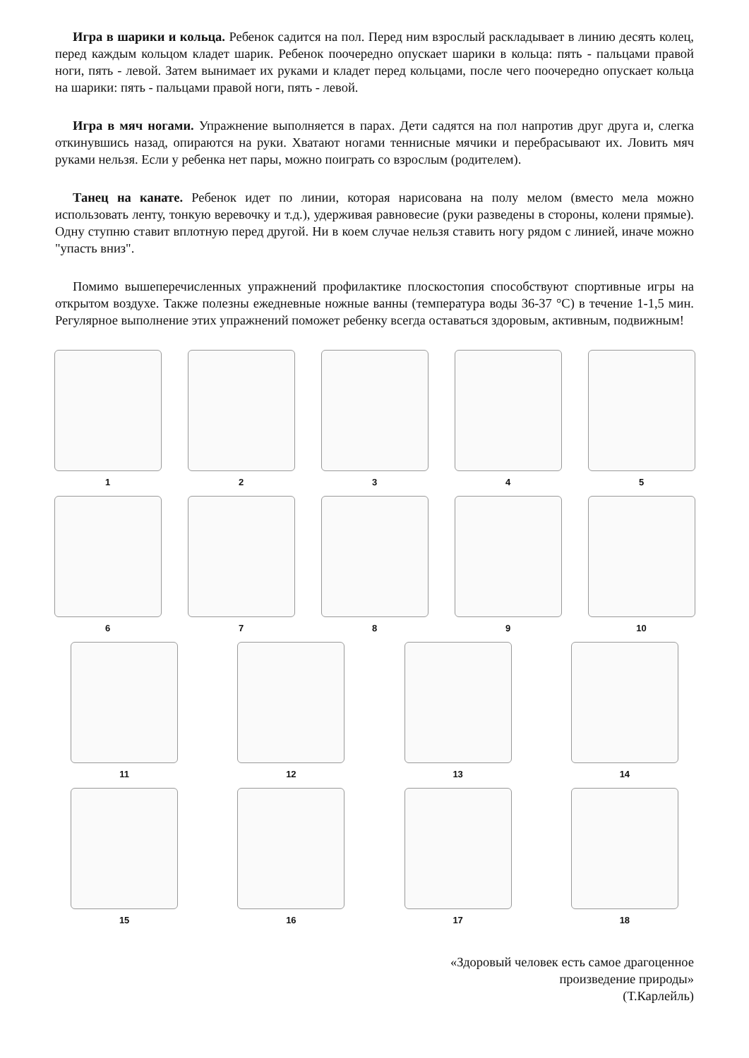Игра в шарики и кольца. Ребенок садится на пол. Перед ним взрослый раскладывает в линию десять колец, перед каждым кольцом кладет шарик. Ребенок поочередно опускает шарики в кольца: пять - пальцами правой ноги, пять - левой. Затем вынимает их руками и кладет перед кольцами, после чего поочередно опускает кольца на шарики: пять - пальцами правой ноги, пять - левой.
Игра в мяч ногами. Упражнение выполняется в парах. Дети садятся на пол напротив друг друга и, слегка откинувшись назад, опираются на руки. Хватают ногами теннисные мячики и перебрасывают их. Ловить мяч руками нельзя. Если у ребенка нет пары, можно поиграть со взрослым (родителем).
Танец на канате. Ребенок идет по линии, которая нарисована на полу мелом (вместо мела можно использовать ленту, тонкую веревочку и т.д.), удерживая равновесие (руки разведены в стороны, колени прямые). Одну ступню ставит вплотную перед другой. Ни в коем случае нельзя ставить ногу рядом с линией, иначе можно "упасть вниз".
Помимо вышеперечисленных упражнений профилактике плоскостопия способствуют спортивные игры на открытом воздухе. Также полезны ежедневные ножные ванны (температура воды 36-37 °C) в течение 1-1,5 мин. Регулярное выполнение этих упражнений поможет ребенку всегда оставаться здоровым, активным, подвижным!
1 2 3 4 5
6 7 8 9 10
11 12 13 14
15 16 17 18
«Здоровый человек есть самое драгоценное
произведение природы»
(Т.Карлейль)